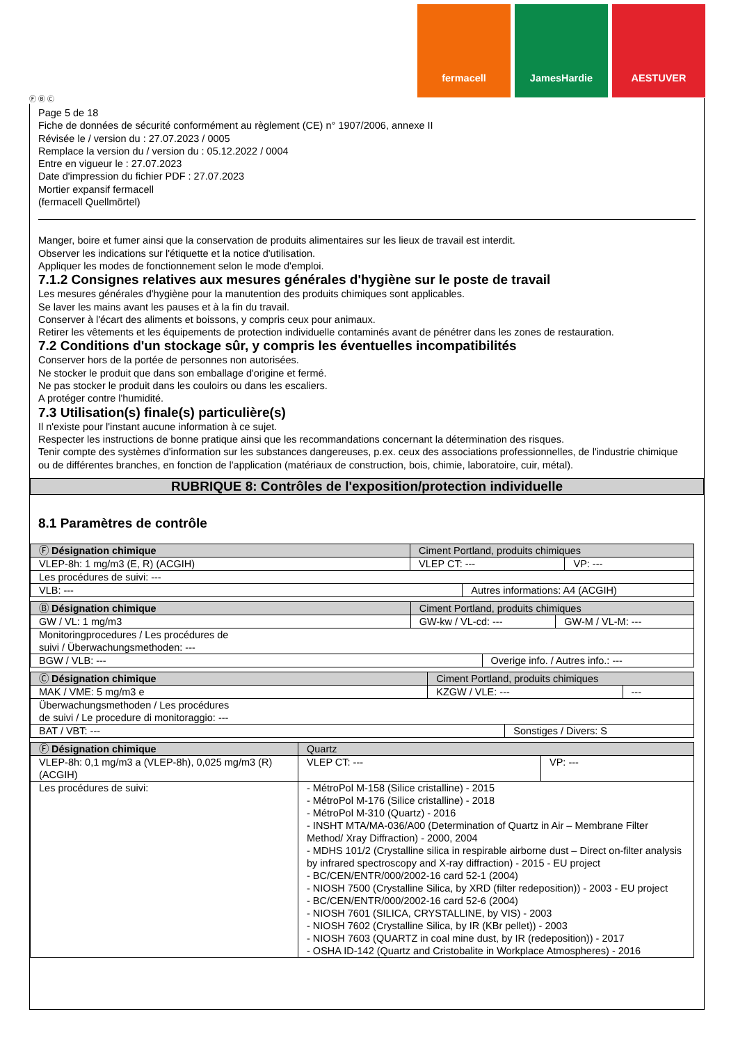fermacell JamesHardie AESTUVER
Page 5 de 18
Fiche de données de sécurité conformément au règlement (CE) n° 1907/2006, annexe II
Révisée le / version du : 27.07.2023 / 0005
Remplace la version du / version du : 05.12.2022 / 0004
Entre en vigueur le : 27.07.2023
Date d'impression du fichier PDF : 27.07.2023
Mortier expansif fermacell
(fermacell Quellmörtel)
Manger, boire et fumer ainsi que la conservation de produits alimentaires sur les lieux de travail est interdit.
Observer les indications sur l'étiquette et la notice d'utilisation.
Appliquer les modes de fonctionnement selon le mode d'emploi.
7.1.2 Consignes relatives aux mesures générales d'hygiène sur le poste de travail
Les mesures générales d'hygiène pour la manutention des produits chimiques sont applicables.
Se laver les mains avant les pauses et à la fin du travail.
Conserver à l'écart des aliments et boissons, y compris ceux pour animaux.
Retirer les vêtements et les équipements de protection individuelle contaminés avant de pénétrer dans les zones de restauration.
7.2 Conditions d'un stockage sûr, y compris les éventuelles incompatibilités
Conserver hors de la portée de personnes non autorisées.
Ne stocker le produit que dans son emballage d'origine et fermé.
Ne pas stocker le produit dans les couloirs ou dans les escaliers.
A protéger contre l'humidité.
7.3 Utilisation(s) finale(s) particulière(s)
Il n'existe pour l'instant aucune information à ce sujet.
Respecter les instructions de bonne pratique ainsi que les recommandations concernant la détermination des risques.
Tenir compte des systèmes d'information sur les substances dangereuses, p.ex. ceux des associations professionnelles, de l'industrie chimique
ou de différentes branches, en fonction de l'application (matériaux de construction, bois, chimie, laboratoire, cuir, métal).
RUBRIQUE 8: Contrôles de l'exposition/protection individuelle
8.1 Paramètres de contrôle
| Ⓕ Désignation chimique | Ciment Portland, produits chimiques | | |
| VLEP-8h: 1 mg/m3 (E, R) (ACGIH) | VLEP CT: --- | | VP: --- |
| Les procédures de suivi: --- | | | |
| VLB: --- | | Autres informations: A4 (ACGIH) | |
| Ⓑ Désignation chimique | Ciment Portland, produits chimiques | | |
| GW / VL: 1 mg/m3 | GW-kw / VL-cd: --- | | GW-M / VL-M: --- |
| Monitoringprocedures / Les procédures de suivi / Überwachungsmethoden: --- | | | |
| BGW / VLB: --- | | Overige info. / Autres info.: --- | |
| Ⓒ Désignation chimique | Ciment Portland, produits chimiques | | |
| MAK / VME: 5 mg/m3 e | KZGW / VLE: --- | | --- |
| Überwachungsmethoden / Les procédures de suivi / Le procedure di monitoraggio: --- | | | |
| BAT / VBT: --- | | Sonstiges / Divers: S | |
| Ⓕ Désignation chimique | Quartz | |
| VLEP-8h: 0,1 mg/m3 a (VLEP-8h), 0,025 mg/m3 (R) (ACGIH) | VLEP CT: --- | VP: --- |
| Les procédures de suivi: | - MétroPol M-158 (Silice cristalline) - 2015 - MétroPol M-176 (Silice cristalline) - 2018 - MétroPol M-310 (Quartz) - 2016 - INSHT MTA/MA-036/A00 (Determination of Quartz in Air – Membrane Filter Method/ Xray Diffraction) - 2000, 2004 - MDHS 101/2 (Crystalline silica in respirable airborne dust – Direct on-filter analysis by infrared spectroscopy and X-ray diffraction) - 2015 - EU project - BC/CEN/ENTR/000/2002-16 card 52-1 (2004) - NIOSH 7500 (Crystalline Silica, by XRD (filter redeposition)) - 2003 - EU project - BC/CEN/ENTR/000/2002-16 card 52-6 (2004) - NIOSH 7601 (SILICA, CRYSTALLINE, by VIS) - 2003 - NIOSH 7602 (Crystalline Silica, by IR (KBr pellet)) - 2003 - NIOSH 7603 (QUARTZ in coal mine dust, by IR (redeposition)) - 2017 - OSHA ID-142 (Quartz and Cristobalite in Workplace Atmospheres) - 2016 | |
Ⓕ Ⓑ Ⓒ